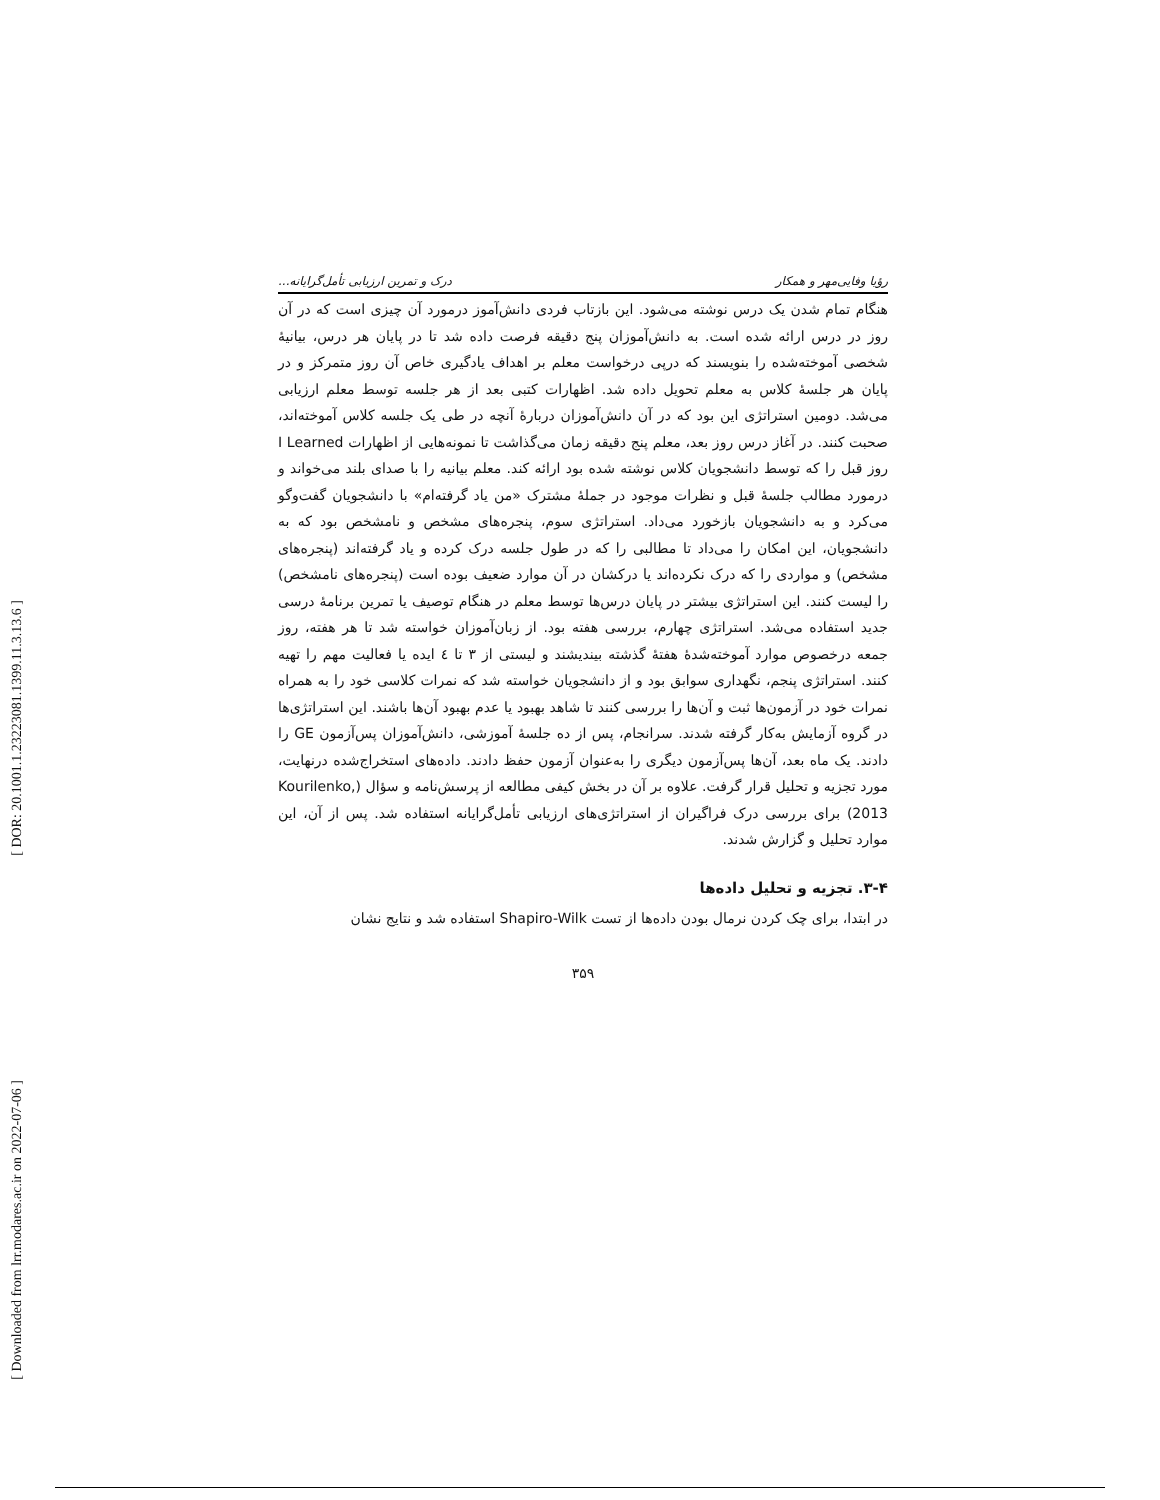[ DOR: 20.1001.1.23223081.1399.11.3.13.6 ]
[ Downloaded from lrr.modares.ac.ir on 2022-07-06 ]
رؤیا وفایی‌مهر و همکار درک و تمرین ارزیابی تأمل‌گرایانه...
هنگام تمام شدن یک درس نوشته می‌شود. این بازتاب فردی دانش‌آموز درمورد آن چیزی است که در آن روز در درس ارائه شده است. به دانش‌آموزان پنج دقیقه فرصت داده شد تا در پایان هر درس، بیانیهٔ شخصی آموخته‌شده را بنویسند که درپی درخواست معلم بر اهداف یادگیری خاص آن روز متمرکز و در پایان هر جلسهٔ کلاس به معلم تحویل داده شد. اظهارات کتبی بعد از هر جلسه توسط معلم ارزیابی می‌شد. دومین استراتژی این بود که در آن دانش‌آموزان دربارهٔ آنچه در طی یک جلسه کلاس آموخته‌اند، صحبت کنند. در آغاز درس روز بعد، معلم پنج دقیقه زمان می‌گذاشت تا نمونه‌هایی از اظهارات I Learned روز قبل را که توسط دانشجویان کلاس نوشته شده بود ارائه کند. معلم بیانیه را با صدای بلند می‌خواند و درمورد مطالب جلسهٔ قبل و نظرات موجود در جملهٔ مشترک «من یاد گرفته‌ام» با دانشجویان گفت‌وگو می‌کرد و به دانشجویان بازخورد می‌داد. استراتژی سوم، پنجره‌های مشخص و نامشخص بود که به دانشجویان، این امکان را می‌داد تا مطالبی را که در طول جلسه درک کرده و یاد گرفته‌اند (پنجره‌های مشخص) و مواردی را که درک نکرده‌اند یا درکشان در آن موارد ضعیف بوده است (پنجره‌های نامشخص) را لیست کنند. این استراتژی بیشتر در پایان درس‌ها توسط معلم در هنگام توصیف یا تمرین برنامهٔ درسی جدید استفاده می‌شد. استراتژی چهارم، بررسی هفته بود. از زبان‌آموزان خواسته شد تا هر هفته، روز جمعه درخصوص موارد آموخته‌شدهٔ هفتهٔ گذشته بیندیشند و لیستی از ۳ تا ٤ ایده یا فعالیت مهم را تهیه کنند. استراتژی پنجم، نگهداری سوابق بود و از دانشجویان خواسته شد که نمرات کلاسی خود را به همراه نمرات خود در آزمون‌ها ثبت و آن‌ها را بررسی کنند تا شاهد بهبود یا عدم بهبود آن‌ها باشند. این استراتژی‌ها در گروه آزمایش به‌کار گرفته شدند. سرانجام، پس از ده جلسهٔ آموزشی، دانش‌آموزان پس‌آزمون GE را دادند. یک ماه بعد، آن‌ها پس‌آزمون دیگری را به‌عنوان آزمون حفظ دادند. داده‌های استخراج‌شده درنهایت، مورد تجزیه و تحلیل قرار گرفت. علاوه بر آن در بخش کیفی مطالعه از پرسش‌نامه و سؤال (Kourilenko, 2013) برای بررسی درک فراگیران از استراتژی‌های ارزیابی تأمل‌گرایانه استفاده شد. پس از آن، این موارد تحلیل و گزارش شدند.
۳-۴. تجزیه و تحلیل داده‌ها
در ابتدا، برای چک کردن نرمال بودن داده‌ها از تست Shapiro-Wilk استفاده شد و نتایج نشان
۳۵۹